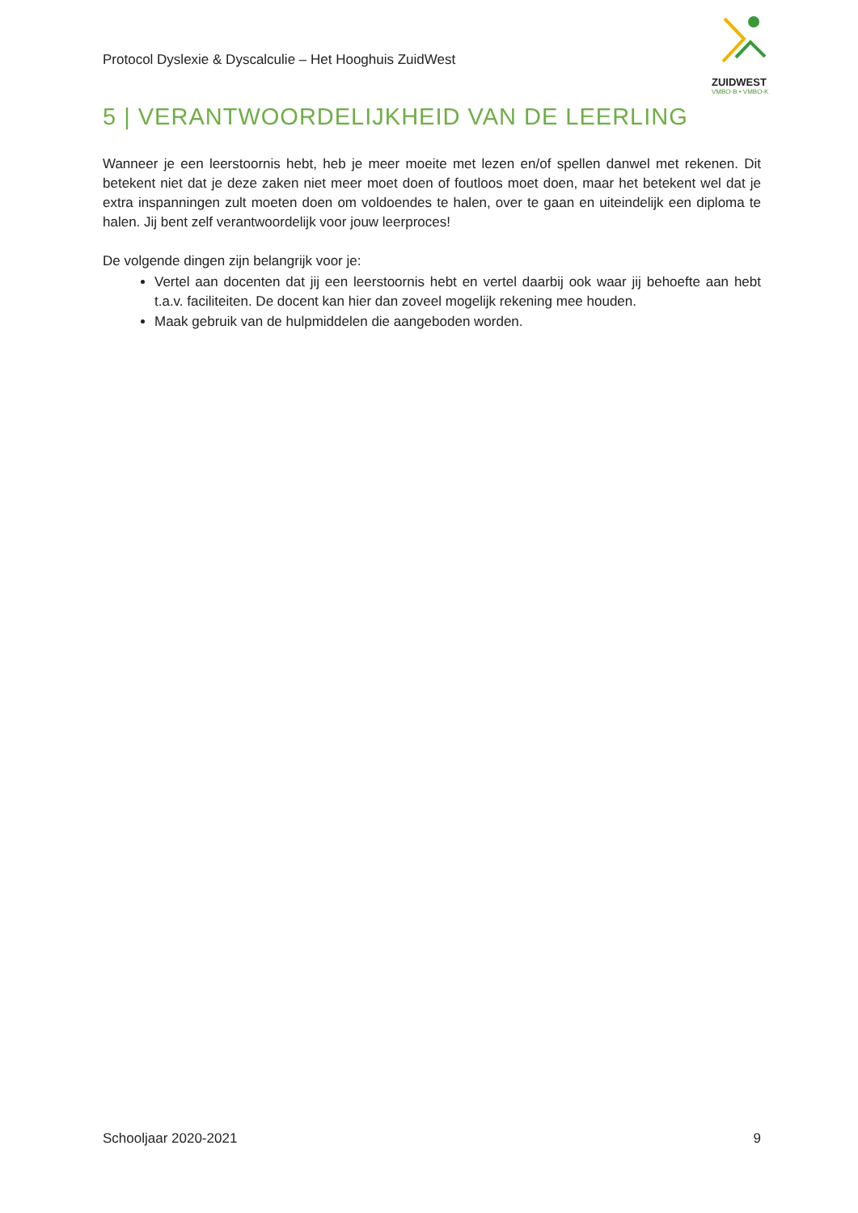Protocol Dyslexie & Dyscalculie – Het Hooghuis ZuidWest
ZUIDWEST
VMBO-B • VMBO-K
5 | VERANTWOORDELIJKHEID VAN DE LEERLING
Wanneer je een leerstoornis hebt, heb je meer moeite met lezen en/of spellen danwel met rekenen. Dit betekent niet dat je deze zaken niet meer moet doen of foutloos moet doen, maar het betekent wel dat je extra inspanningen zult moeten doen om voldoendes te halen, over te gaan en uiteindelijk een diploma te halen. Jij bent zelf verantwoordelijk voor jouw leerproces!
De volgende dingen zijn belangrijk voor je:
Vertel aan docenten dat jij een leerstoornis hebt en vertel daarbij ook waar jij behoefte aan hebt t.a.v. faciliteiten. De docent kan hier dan zoveel mogelijk rekening mee houden.
Maak gebruik van de hulpmiddelen die aangeboden worden.
Schooljaar 2020-2021 9